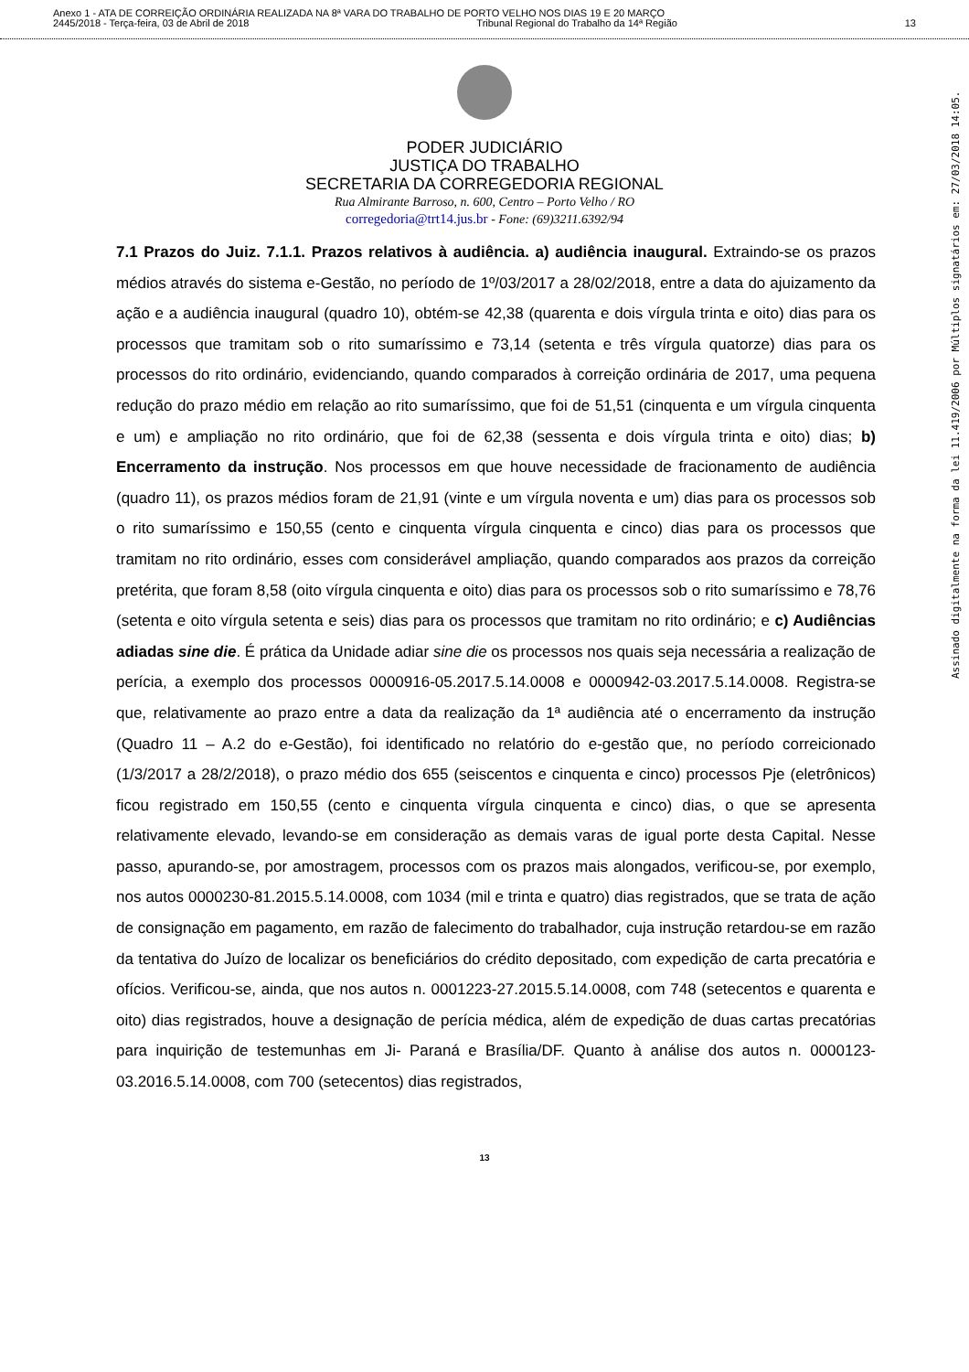Anexo 1 - ATA DE CORREIÇÃO ORDINÁRIA REALIZADA NA 8ª VARA DO TRABALHO DE PORTO VELHO NOS DIAS 19 E 20 MARÇO
2445/2018 - Terça-feira, 03 de Abril de 2018 Tribunal Regional do Trabalho da 14ª Região 13
PODER JUDICIÁRIO
JUSTIÇA DO TRABALHO
SECRETARIA DA CORREGEDORIA REGIONAL
Rua Almirante Barroso, n. 600, Centro – Porto Velho / RO
corregedoria@trt14.jus.br - Fone: (69)3211.6392/94
7.1 Prazos do Juiz. 7.1.1. Prazos relativos à audiência. a) audiência inaugural. Extraindo-se os prazos médios através do sistema e-Gestão, no período de 1º/03/2017 a 28/02/2018, entre a data do ajuizamento da ação e a audiência inaugural (quadro 10), obtém-se 42,38 (quarenta e dois vírgula trinta e oito) dias para os processos que tramitam sob o rito sumaríssimo e 73,14 (setenta e três vírgula quatorze) dias para os processos do rito ordinário, evidenciando, quando comparados à correição ordinária de 2017, uma pequena redução do prazo médio em relação ao rito sumaríssimo, que foi de 51,51 (cinquenta e um vírgula cinquenta e um) e ampliação no rito ordinário, que foi de 62,38 (sessenta e dois vírgula trinta e oito) dias; b) Encerramento da instrução. Nos processos em que houve necessidade de fracionamento de audiência (quadro 11), os prazos médios foram de 21,91 (vinte e um vírgula noventa e um) dias para os processos sob o rito sumaríssimo e 150,55 (cento e cinquenta vírgula cinquenta e cinco) dias para os processos que tramitam no rito ordinário, esses com considerável ampliação, quando comparados aos prazos da correição pretérita, que foram 8,58 (oito vírgula cinquenta e oito) dias para os processos sob o rito sumaríssimo e 78,76 (setenta e oito vírgula setenta e seis) dias para os processos que tramitam no rito ordinário; e c) Audiências adiadas sine die. É prática da Unidade adiar sine die os processos nos quais seja necessária a realização de perícia, a exemplo dos processos 0000916-05.2017.5.14.0008 e 0000942-03.2017.5.14.0008. Registra-se que, relativamente ao prazo entre a data da realização da 1ª audiência até o encerramento da instrução (Quadro 11 – A.2 do e-Gestão), foi identificado no relatório do e-gestão que, no período correicionado (1/3/2017 a 28/2/2018), o prazo médio dos 655 (seiscentos e cinquenta e cinco) processos Pje (eletrônicos) ficou registrado em 150,55 (cento e cinquenta vírgula cinquenta e cinco) dias, o que se apresenta relativamente elevado, levando-se em consideração as demais varas de igual porte desta Capital. Nesse passo, apurando-se, por amostragem, processos com os prazos mais alongados, verificou-se, por exemplo, nos autos 0000230-81.2015.5.14.0008, com 1034 (mil e trinta e quatro) dias registrados, que se trata de ação de consignação em pagamento, em razão de falecimento do trabalhador, cuja instrução retardou-se em razão da tentativa do Juízo de localizar os beneficiários do crédito depositado, com expedição de carta precatória e ofícios. Verificou-se, ainda, que nos autos n. 0001223-27.2015.5.14.0008, com 748 (setecentos e quarenta e oito) dias registrados, houve a designação de perícia médica, além de expedição de duas cartas precatórias para inquirição de testemunhas em Ji- Paraná e Brasília/DF. Quanto à análise dos autos n. 0000123-03.2016.5.14.0008, com 700 (setecentos) dias registrados,
13
Assinado digitalmente na forma da lei 11.419/2006 por Múltiplos signatários em: 27/03/2018 14:05.